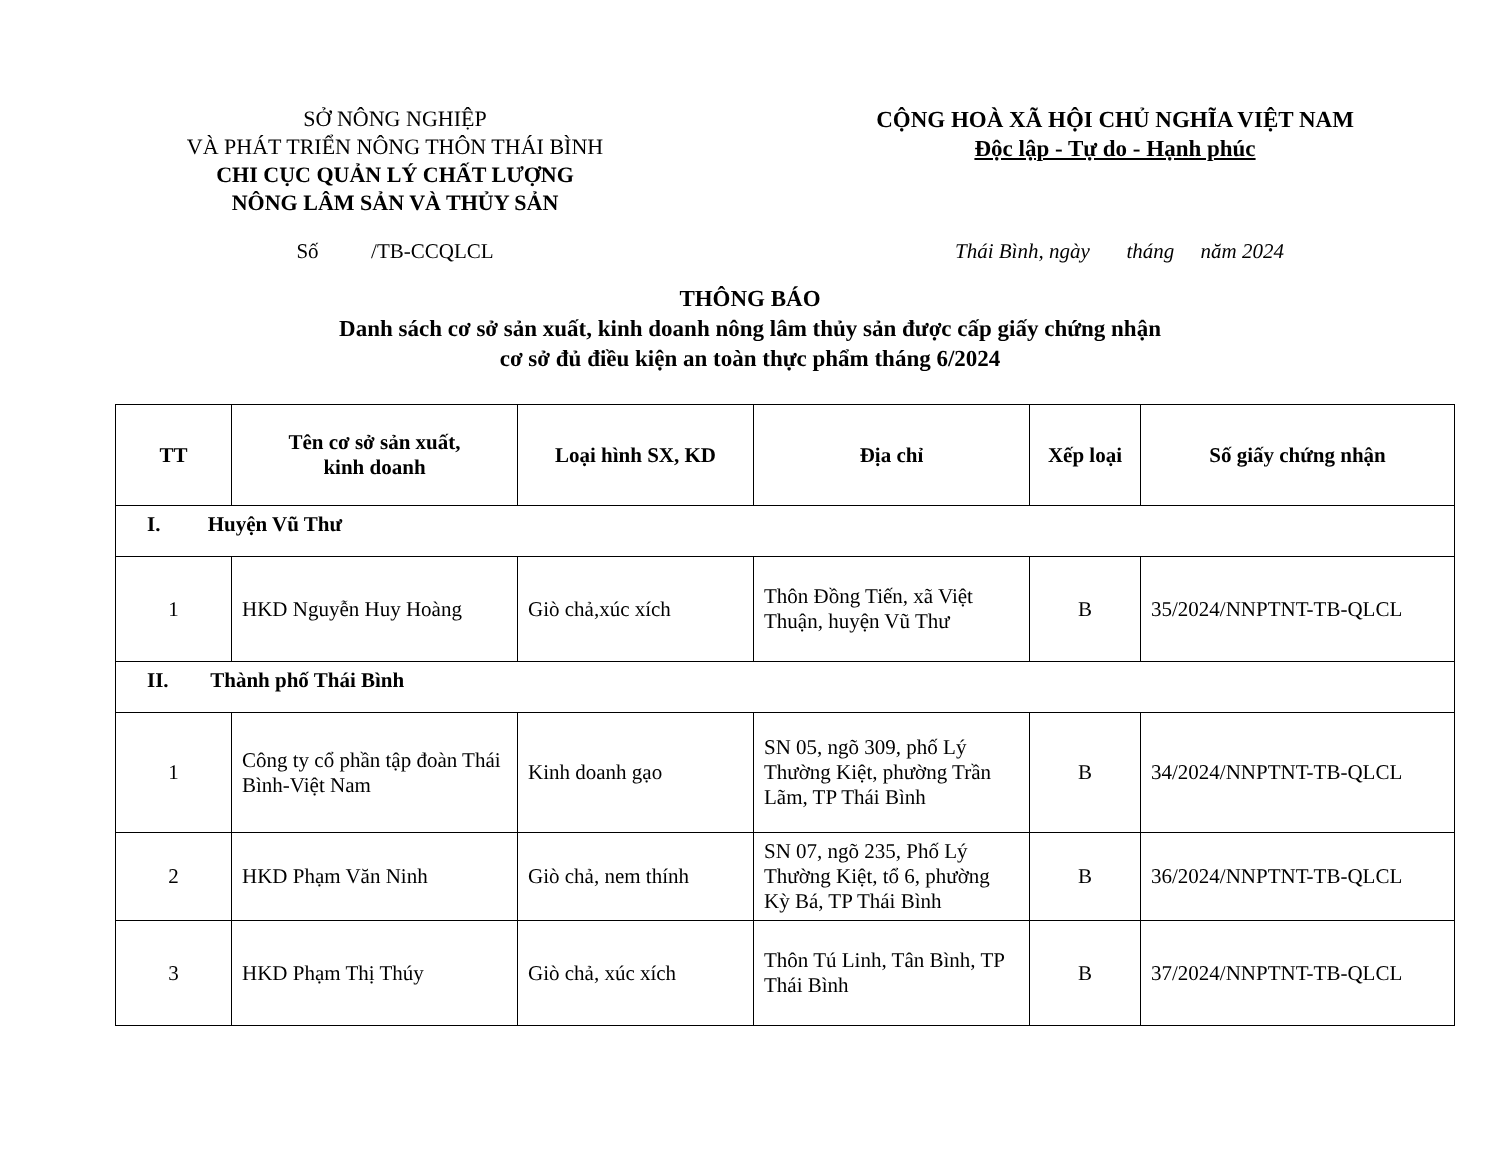SỞ NÔNG NGHIỆP
VÀ PHÁT TRIỂN NÔNG THÔN THÁI BÌNH
CHI CỤC QUẢN LÝ CHẤT LƯỢNG
NÔNG LÂM SẢN VÀ THỦY SẢN
CỘNG HOÀ XÃ HỘI CHỦ NGHĨA VIỆT NAM
Độc lập - Tự do - Hạnh phúc
Số /TB-CCQLCL Thái Bình, ngày tháng năm 2024
THÔNG BÁO
Danh sách cơ sở sản xuất, kinh doanh nông lâm thủy sản được cấp giấy chứng nhận
cơ sở đủ điều kiện an toàn thực phẩm tháng 6/2024
| TT | Tên cơ sở sản xuất, kinh doanh | Loại hình SX, KD | Địa chỉ | Xếp loại | Số giấy chứng nhận |
| --- | --- | --- | --- | --- | --- |
| I. Huyện Vũ Thư | | | | | |
| 1 | HKD Nguyễn Huy Hoàng | Giò chả,xúc xích | Thôn Đồng Tiến, xã Việt Thuận, huyện Vũ Thư | B | 35/2024/NNPTNT-TB-QLCL |
| II. Thành phố Thái Bình | | | | | |
| 1 | Công ty cổ phần tập đoàn Thái Bình-Việt Nam | Kinh doanh gạo | SN 05, ngõ 309, phố Lý Thường Kiệt, phường Trần Lãm, TP Thái Bình | B | 34/2024/NNPTNT-TB-QLCL |
| 2 | HKD Phạm Văn Ninh | Giò chả, nem thính | SN 07, ngõ 235, Phố Lý Thường Kiệt, tổ 6, phường Kỳ Bá, TP Thái Bình | B | 36/2024/NNPTNT-TB-QLCL |
| 3 | HKD Phạm Thị Thúy | Giò chả, xúc xích | Thôn Tú Linh, Tân Bình, TP Thái Bình | B | 37/2024/NNPTNT-TB-QLCL |